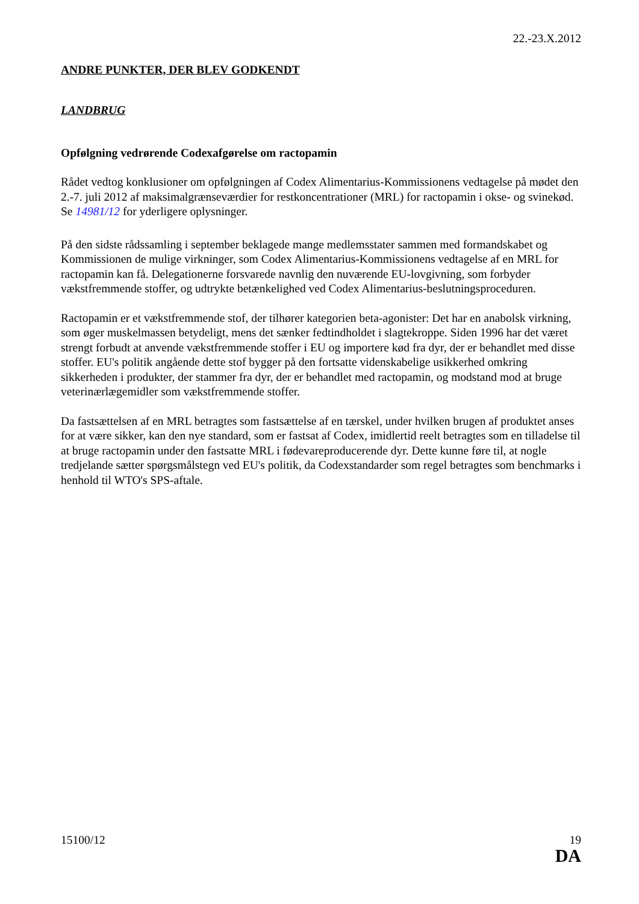22.-23.X.2012
ANDRE PUNKTER, DER BLEV GODKENDT
LANDBRUG
Opfølgning vedrørende Codexafgørelse om ractopamin
Rådet vedtog konklusioner om opfølgningen af Codex Alimentarius-Kommissionens vedtagelse på mødet den 2.-7. juli 2012 af maksimalgrænseværdier for restkoncentrationer (MRL) for ractopamin i okse- og svinekød. Se 14981/12 for yderligere oplysninger.
På den sidste rådssamling i september beklagede mange medlemsstater sammen med formandskabet og Kommissionen de mulige virkninger, som Codex Alimentarius-Kommissionens vedtagelse af en MRL for ractopamin kan få. Delegationerne forsvarede navnlig den nuværende EU-lovgivning, som forbyder vækstfremmende stoffer, og udtrykte betænkelighed ved Codex Alimentarius-beslutningsproceduren.
Ractopamin er et vækstfremmende stof, der tilhører kategorien beta-agonister: Det har en anabolsk virkning, som øger muskelmassen betydeligt, mens det sænker fedtindholdet i slagtekroppe. Siden 1996 har det været strengt forbudt at anvende vækstfremmende stoffer i EU og importere kød fra dyr, der er behandlet med disse stoffer. EU's politik angående dette stof bygger på den fortsatte videnskabelige usikkerhed omkring sikkerheden i produkter, der stammer fra dyr, der er behandlet med ractopamin, og modstand mod at bruge veterinærlægemidler som vækstfremmende stoffer.
Da fastsættelsen af en MRL betragtes som fastsættelse af en tærskel, under hvilken brugen af produktet anses for at være sikker, kan den nye standard, som er fastsat af Codex, imidlertid reelt betragtes som en tilladelse til at bruge ractopamin under den fastsatte MRL i fødevareproducerende dyr. Dette kunne føre til, at nogle tredjelande sætter spørgsmålstegn ved EU's politik, da Codexstandarder som regel betragtes som benchmarks i henhold til WTO's SPS-aftale.
15100/12 19
DA